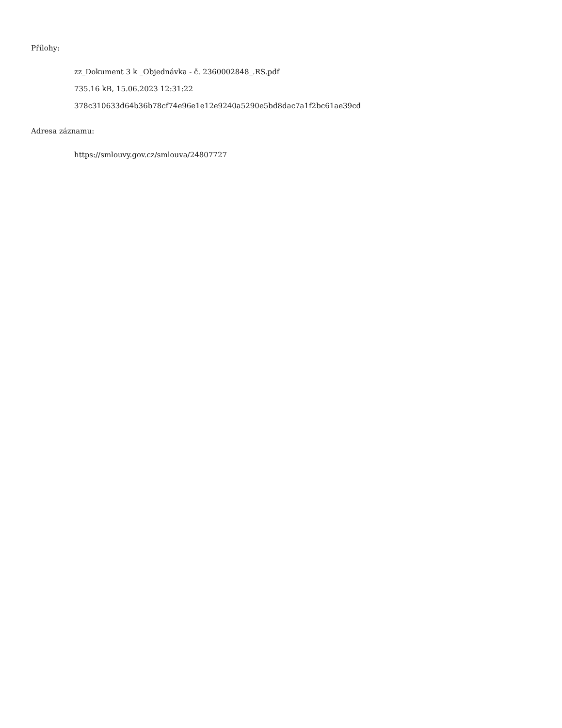Přílohy:
zz_Dokument 3 k _Objednávka - č. 2360002848_.RS.pdf
735.16 kB, 15.06.2023 12:31:22
378c310633d64b36b78cf74e96e1e12e9240a5290e5bd8dac7a1f2bc61ae39cd
Adresa záznamu:
https://smlouvy.gov.cz/smlouva/24807727